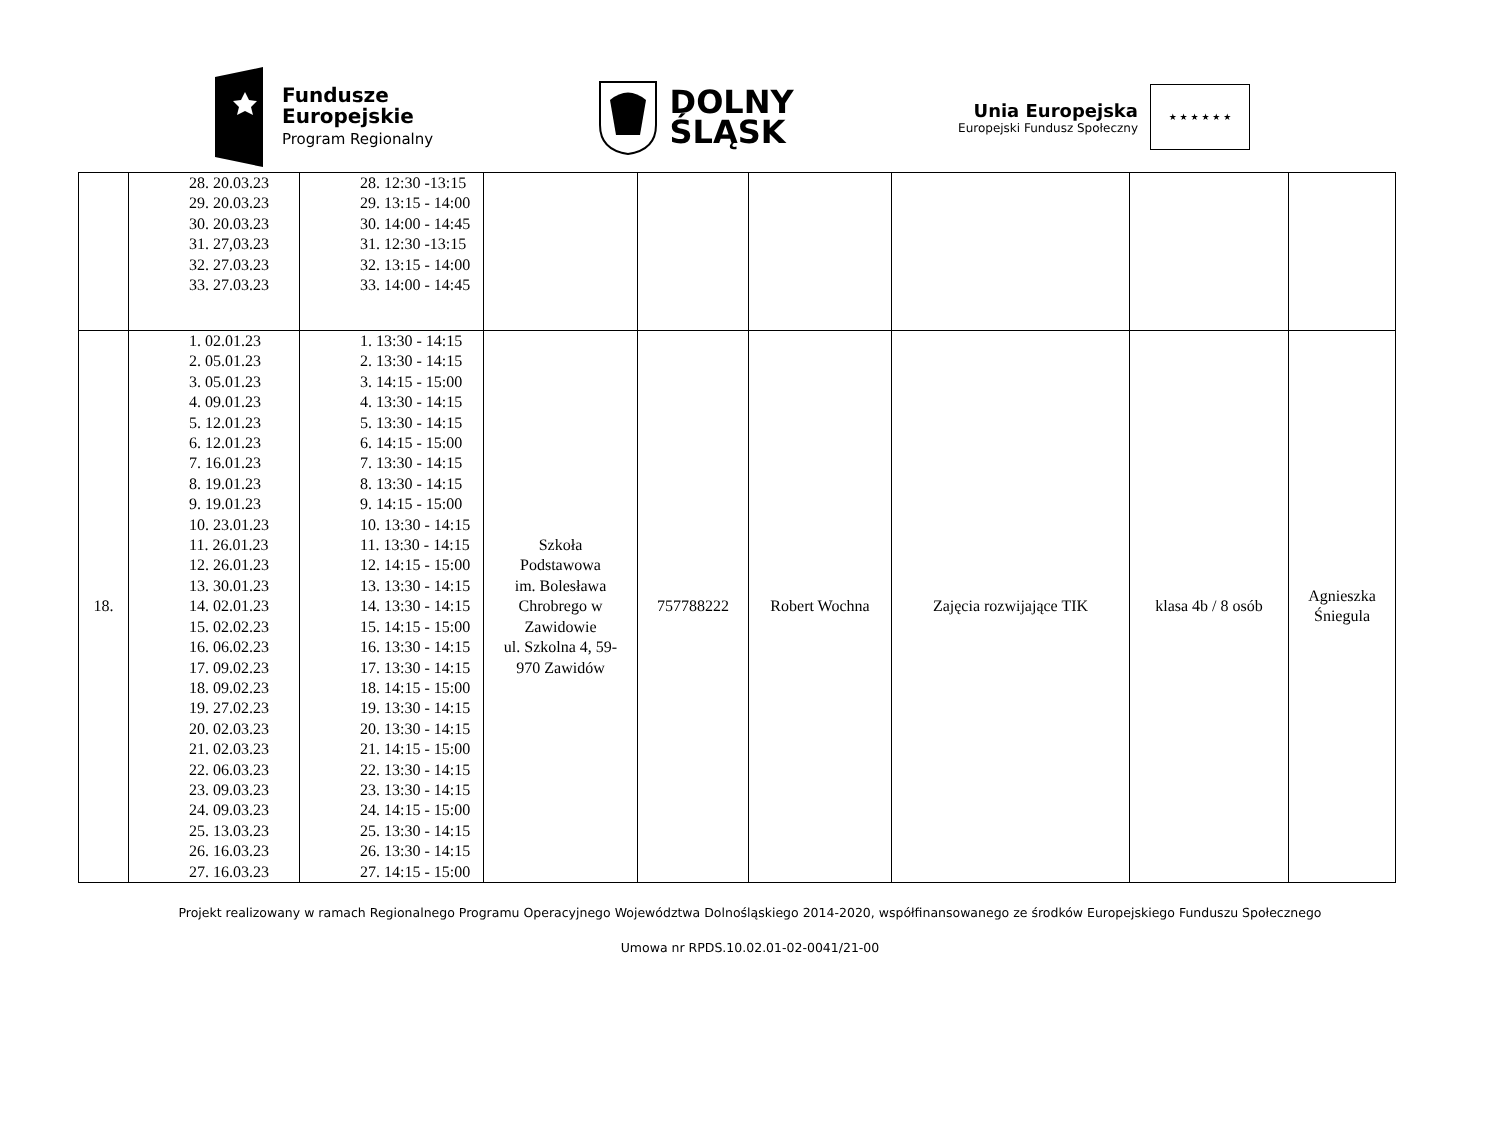Fundusze
Europejskie
Program Regionalny
DOLNY
ŚLĄSK
Unia Europejska
Europejski Fundusz Społeczny
★ ★ ★ ★ ★ ★
| | 28. 20.03.23 29. 20.03.23 30. 20.03.23 31. 27,03.23 32. 27.03.23 33. 27.03.23 | 28. 12:30 -13:15 29. 13:15 - 14:00 30. 14:00 - 14:45 31. 12:30 -13:15 32. 13:15 - 14:00 33. 14:00 - 14:45 | | | | | | |
| 18. | 1. 02.01.23 2. 05.01.23 3. 05.01.23 4. 09.01.23 5. 12.01.23 6. 12.01.23 7. 16.01.23 8. 19.01.23 9. 19.01.23 10. 23.01.23 11. 26.01.23 12. 26.01.23 13. 30.01.23 14. 02.01.23 15. 02.02.23 16. 06.02.23 17. 09.02.23 18. 09.02.23 19. 27.02.23 20. 02.03.23 21. 02.03.23 22. 06.03.23 23. 09.03.23 24. 09.03.23 25. 13.03.23 26. 16.03.23 27. 16.03.23 | 1. 13:30 - 14:15 2. 13:30 - 14:15 3. 14:15 - 15:00 4. 13:30 - 14:15 5. 13:30 - 14:15 6. 14:15 - 15:00 7. 13:30 - 14:15 8. 13:30 - 14:15 9. 14:15 - 15:00 10. 13:30 - 14:15 11. 13:30 - 14:15 12. 14:15 - 15:00 13. 13:30 - 14:15 14. 13:30 - 14:15 15. 14:15 - 15:00 16. 13:30 - 14:15 17. 13:30 - 14:15 18. 14:15 - 15:00 19. 13:30 - 14:15 20. 13:30 - 14:15 21. 14:15 - 15:00 22. 13:30 - 14:15 23. 13:30 - 14:15 24. 14:15 - 15:00 25. 13:30 - 14:15 26. 13:30 - 14:15 27. 14:15 - 15:00 | Szkoła Podstawowa im. Bolesława Chrobrego w Zawidowie ul. Szkolna 4, 59- 970 Zawidów | 757788222 | Robert Wochna | Zajęcia rozwijające TIK | klasa 4b / 8 osób | Agnieszka Śniegula |
Projekt realizowany w ramach Regionalnego Programu Operacyjnego Województwa Dolnośląskiego 2014-2020, współfinansowanego ze środków Europejskiego Funduszu Społecznego
Umowa nr RPDS.10.02.01-02-0041/21-00